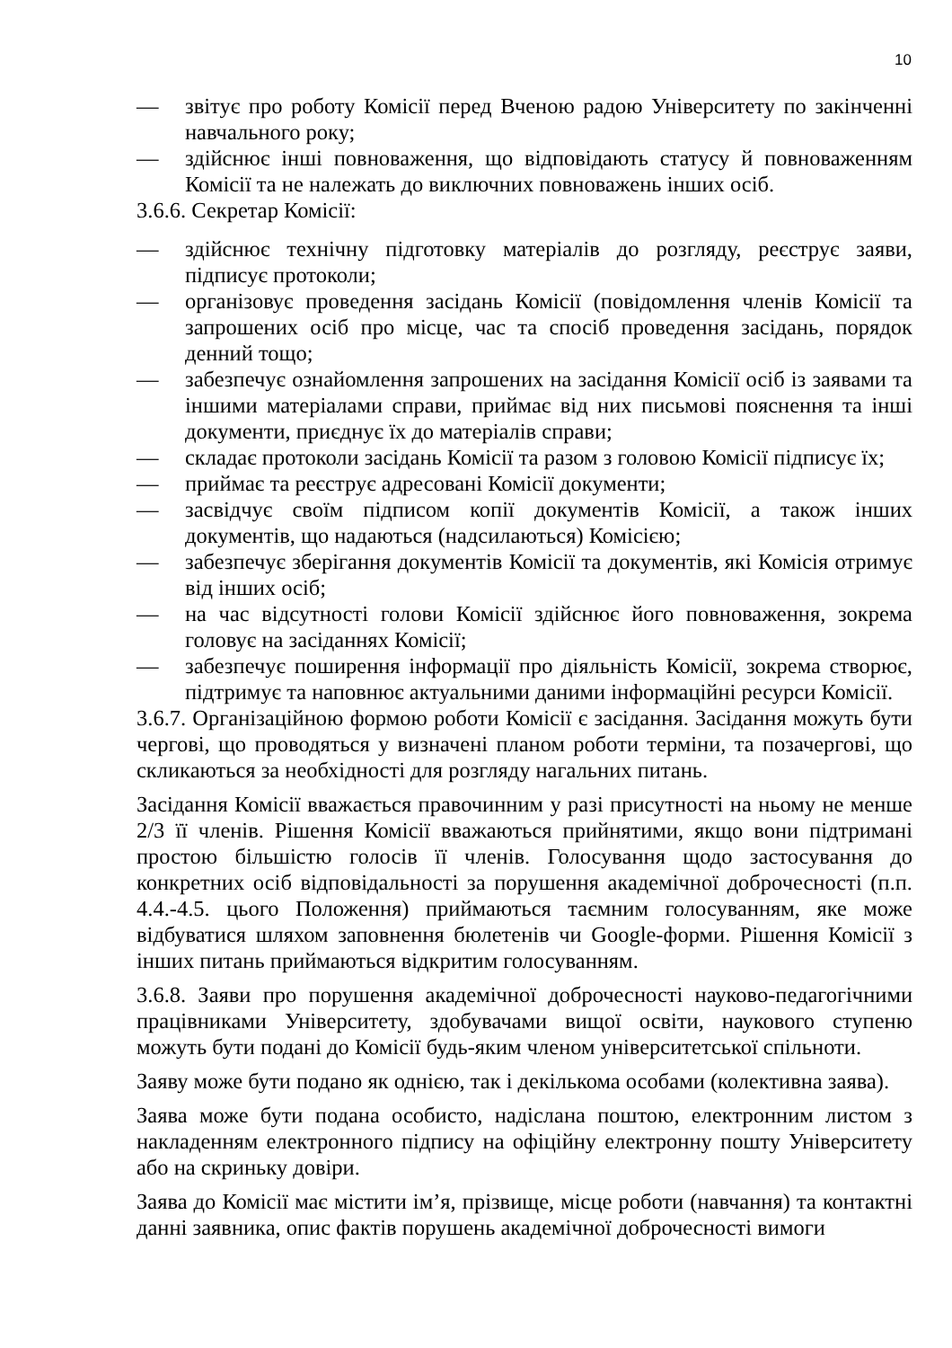10
— звітує про роботу Комісії перед Вченою радою Університету по закінченні навчального року;
— здійснює інші повноваження, що відповідають статусу й повноваженням Комісії та не належать до виключних повноважень інших осіб.
3.6.6. Секретар Комісії:
— здійснює технічну підготовку матеріалів до розгляду, реєструє заяви, підписує протоколи;
— організовує проведення засідань Комісії (повідомлення членів Комісії та запрошених осіб про місце, час та спосіб проведення засідань, порядок денний тощо;
— забезпечує ознайомлення запрошених на засідання Комісії осіб із заявами та іншими матеріалами справи, приймає від них письмові пояснення та інші документи, приєднує їх до матеріалів справи;
— складає протоколи засідань Комісії та разом з головою Комісії підписує їх;
— приймає та реєструє адресовані Комісії документи;
— засвідчує своїм підписом копії документів Комісії, а також інших документів, що надаються (надсилаються) Комісією;
— забезпечує зберігання документів Комісії та документів, які Комісія отримує від інших осіб;
— на час відсутності голови Комісії здійснює його повноваження, зокрема головує на засіданнях Комісії;
— забезпечує поширення інформації про діяльність Комісії, зокрема створює, підтримує та наповнює актуальними даними інформаційні ресурси Комісії.
3.6.7. Організаційною формою роботи Комісії є засідання. Засідання можуть бути чергові, що проводяться у визначені планом роботи терміни, та позачергові, що скликаються за необхідності для розгляду нагальних питань.
Засідання Комісії вважається правочинним у разі присутності на ньому не менше 2/3 її членів. Рішення Комісії вважаються прийнятими, якщо вони підтримані простою більшістю голосів її членів. Голосування щодо застосування до конкретних осіб відповідальності за порушення академічної доброчесності (п.п. 4.4.-4.5. цього Положення) приймаються таємним голосуванням, яке може відбуватися шляхом заповнення бюлетенів чи Google-форми. Рішення Комісії з інших питань приймаються відкритим голосуванням.
3.6.8. Заяви про порушення академічної доброчесності науково-педагогічними працівниками Університету, здобувачами вищої освіти, наукового ступеню можуть бути подані до Комісії будь-яким членом університетської спільноти.
Заяву може бути подано як однією, так і декількома особами (колективна заява).
Заява може бути подана особисто, надіслана поштою, електронним листом з накладенням електронного підпису на офіційну електронну пошту Університету або на скриньку довіри.
Заява до Комісії має містити ім’я, прізвище, місце роботи (навчання) та контактні данні заявника, опис фактів порушень академічної доброчесності вимоги